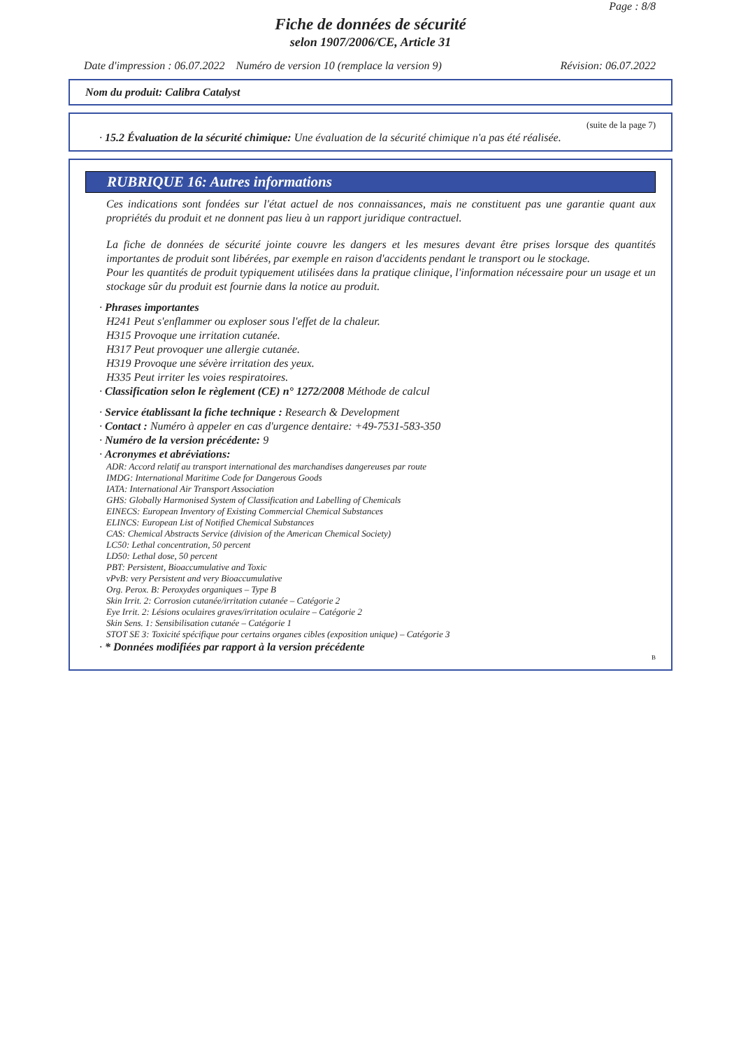Page : 8/8
Fiche de données de sécurité
selon 1907/2006/CE, Article 31
Date d'impression : 06.07.2022 Numéro de version 10 (remplace la version 9) Révision: 06.07.2022
Nom du produit: Calibra Catalyst
(suite de la page 7)
· 15.2 Évaluation de la sécurité chimique: Une évaluation de la sécurité chimique n'a pas été réalisée.
RUBRIQUE 16: Autres informations
Ces indications sont fondées sur l'état actuel de nos connaissances, mais ne constituent pas une garantie quant aux propriétés du produit et ne donnent pas lieu à un rapport juridique contractuel.
La fiche de données de sécurité jointe couvre les dangers et les mesures devant être prises lorsque des quantités importantes de produit sont libérées, par exemple en raison d'accidents pendant le transport ou le stockage.
Pour les quantités de produit typiquement utilisées dans la pratique clinique, l'information nécessaire pour un usage et un stockage sûr du produit est fournie dans la notice au produit.
· Phrases importantes
H241 Peut s'enflammer ou exploser sous l'effet de la chaleur.
H315 Provoque une irritation cutanée.
H317 Peut provoquer une allergie cutanée.
H319 Provoque une sévère irritation des yeux.
H335 Peut irriter les voies respiratoires.
· Classification selon le règlement (CE) n° 1272/2008 Méthode de calcul
· Service établissant la fiche technique : Research & Development
· Contact : Numéro à appeler en cas d'urgence dentaire: +49-7531-583-350
· Numéro de la version précédente: 9
· Acronymes et abréviations:
ADR: Accord relatif au transport international des marchandises dangereuses par route
IMDG: International Maritime Code for Dangerous Goods
IATA: International Air Transport Association
GHS: Globally Harmonised System of Classification and Labelling of Chemicals
EINECS: European Inventory of Existing Commercial Chemical Substances
ELINCS: European List of Notified Chemical Substances
CAS: Chemical Abstracts Service (division of the American Chemical Society)
LC50: Lethal concentration, 50 percent
LD50: Lethal dose, 50 percent
PBT: Persistent, Bioaccumulative and Toxic
vPvB: very Persistent and very Bioaccumulative
Org. Perox. B: Peroxydes organiques – Type B
Skin Irrit. 2: Corrosion cutanée/irritation cutanée – Catégorie 2
Eye Irrit. 2: Lésions oculaires graves/irritation oculaire – Catégorie 2
Skin Sens. 1: Sensibilisation cutanée – Catégorie 1
STOT SE 3: Toxicité spécifique pour certains organes cibles (exposition unique) – Catégorie 3
· * Données modifiées par rapport à la version précédente
B